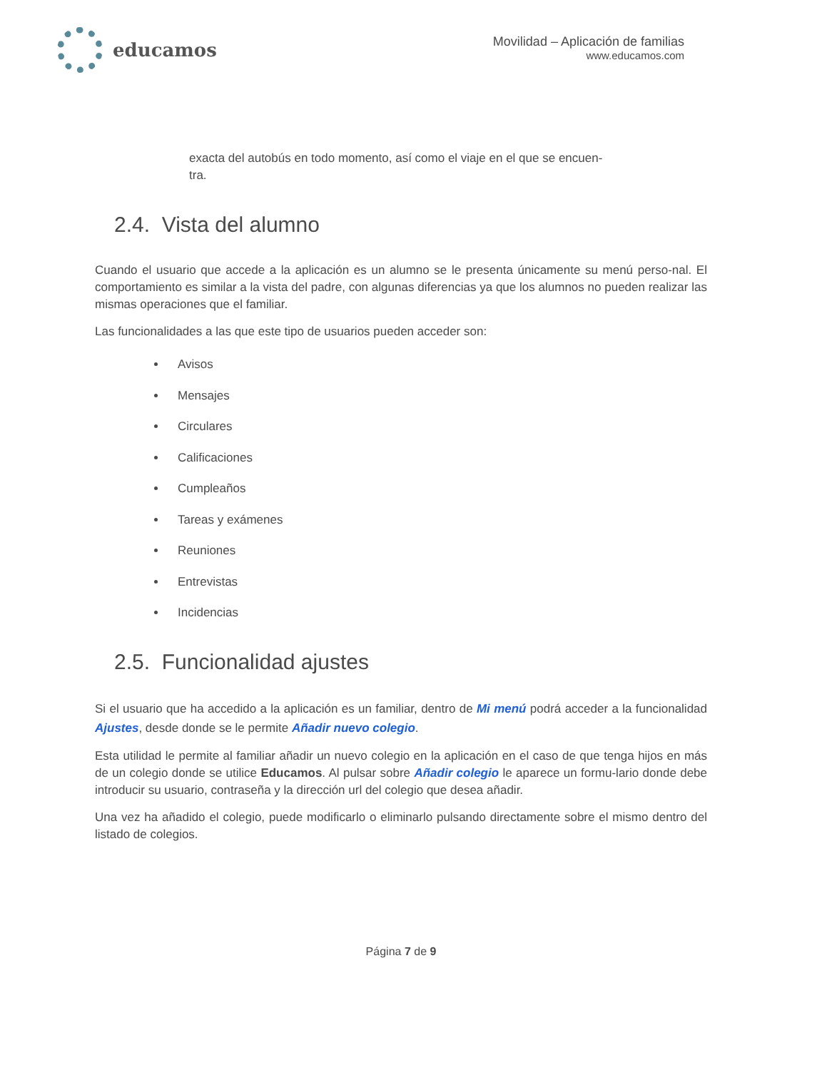educamos
Movilidad – Aplicación de familias
www.educamos.com
exacta del autobús en todo momento, así como el viaje en el que se encuen-
tra.
2.4. Vista del alumno
Cuando el usuario que accede a la aplicación es un alumno se le presenta únicamente su menú perso-nal. El comportamiento es similar a la vista del padre, con algunas diferencias ya que los alumnos no pueden realizar las mismas operaciones que el familiar.
Las funcionalidades a las que este tipo de usuarios pueden acceder son:
Avisos
Mensajes
Circulares
Calificaciones
Cumpleaños
Tareas y exámenes
Reuniones
Entrevistas
Incidencias
2.5. Funcionalidad ajustes
Si el usuario que ha accedido a la aplicación es un familiar, dentro de Mi menú podrá acceder a la funcionalidad Ajustes, desde donde se le permite Añadir nuevo colegio.
Esta utilidad le permite al familiar añadir un nuevo colegio en la aplicación en el caso de que tenga hijos en más de un colegio donde se utilice Educamos. Al pulsar sobre Añadir colegio le aparece un formu-lario donde debe introducir su usuario, contraseña y la dirección url del colegio que desea añadir.
Una vez ha añadido el colegio, puede modificarlo o eliminarlo pulsando directamente sobre el mismo dentro del listado de colegios.
Página 7 de 9